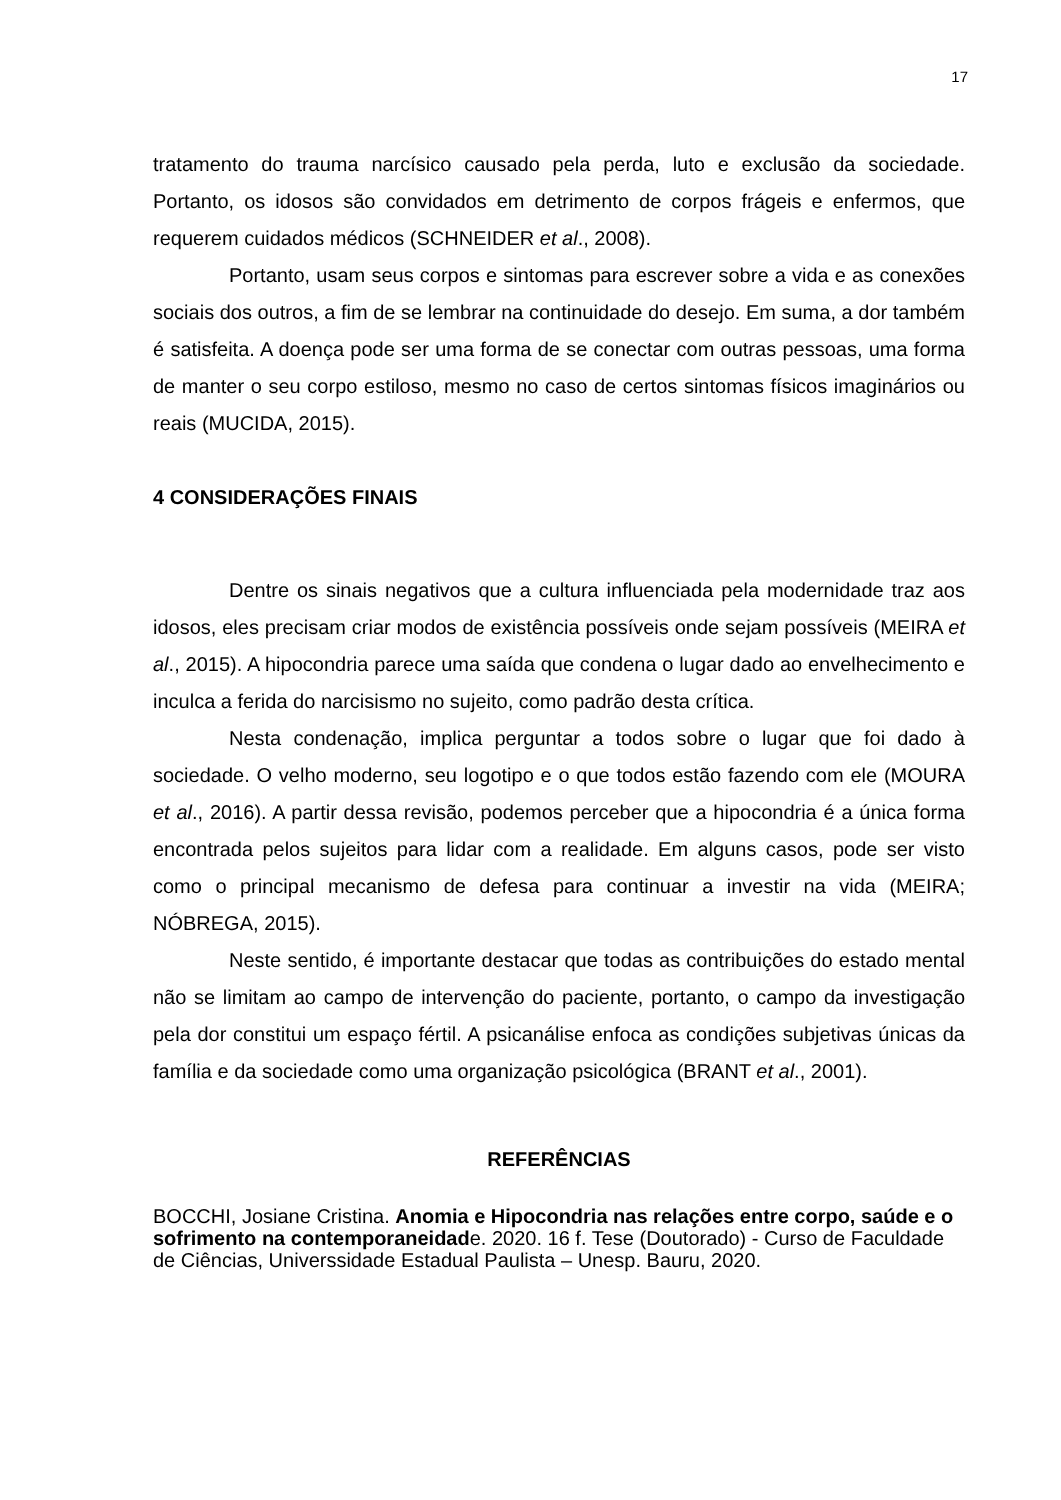17
tratamento do trauma narcísico causado pela perda, luto e exclusão da sociedade. Portanto, os idosos são convidados em detrimento de corpos frágeis e enfermos, que requerem cuidados médicos (SCHNEIDER et al., 2008).
Portanto, usam seus corpos e sintomas para escrever sobre a vida e as conexões sociais dos outros, a fim de se lembrar na continuidade do desejo. Em suma, a dor também é satisfeita. A doença pode ser uma forma de se conectar com outras pessoas, uma forma de manter o seu corpo estiloso, mesmo no caso de certos sintomas físicos imaginários ou reais (MUCIDA, 2015).
4 CONSIDERAÇÕES FINAIS
Dentre os sinais negativos que a cultura influenciada pela modernidade traz aos idosos, eles precisam criar modos de existência possíveis onde sejam possíveis (MEIRA et al., 2015). A hipocondria parece uma saída que condena o lugar dado ao envelhecimento e inculca a ferida do narcisismo no sujeito, como padrão desta crítica.
Nesta condenação, implica perguntar a todos sobre o lugar que foi dado à sociedade. O velho moderno, seu logotipo e o que todos estão fazendo com ele (MOURA et al., 2016). A partir dessa revisão, podemos perceber que a hipocondria é a única forma encontrada pelos sujeitos para lidar com a realidade. Em alguns casos, pode ser visto como o principal mecanismo de defesa para continuar a investir na vida (MEIRA; NÓBREGA, 2015).
Neste sentido, é importante destacar que todas as contribuições do estado mental não se limitam ao campo de intervenção do paciente, portanto, o campo da investigação pela dor constitui um espaço fértil. A psicanálise enfoca as condições subjetivas únicas da família e da sociedade como uma organização psicológica (BRANT et al., 2001).
REFERÊNCIAS
BOCCHI, Josiane Cristina. Anomia e Hipocondria nas relações entre corpo, saúde e o sofrimento na contemporaneidade. 2020. 16 f. Tese (Doutorado) - Curso de Faculdade de Ciências, Universsidade Estadual Paulista – Unesp. Bauru, 2020.